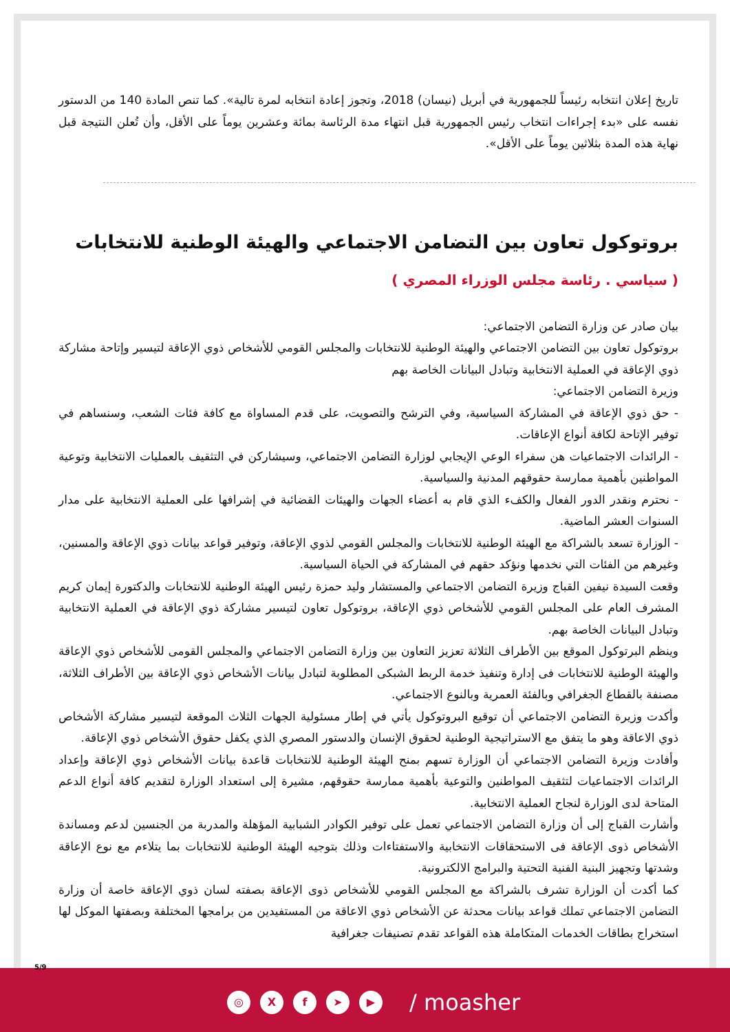تاريخ إعلان انتخابه رئيساً للجمهورية في أبريل (نيسان) 2018، وتجوز إعادة انتخابه لمرة تالية». كما تنص المادة 140 من الدستور نفسه على «بدء إجراءات انتخاب رئيس الجمهورية قبل انتهاء مدة الرئاسة بمائة وعشرين يوماً على الأقل، وأن تُعلن النتيجة قبل نهاية هذه المدة بثلاثين يوماً على الأقل».
بروتوكول تعاون بين التضامن الاجتماعي والهيئة الوطنية للانتخابات
( سياسي . رئاسة مجلس الوزراء المصري )
بيان صادر عن وزارة التضامن الاجتماعي:
بروتوكول تعاون بين التضامن الاجتماعي والهيئة الوطنية للانتخابات والمجلس القومي للأشخاص ذوي الإعاقة لتيسير وإتاحة مشاركة ذوي الإعاقة في العملية الانتخابية وتبادل البيانات الخاصة بهم
وزيرة التضامن الاجتماعي:
- حق ذوي الإعاقة في المشاركة السياسية، وفي الترشح والتصويت، على قدم المساواة مع كافة فئات الشعب، وسنساهم في توفير الإتاحة لكافة أنواع الإعاقات.
- الرائدات الاجتماعيات هن سفراء الوعي الإيجابي لوزارة التضامن الاجتماعي، وسيشاركن في التثقيف بالعمليات الانتخابية وتوعية المواطنين بأهمية ممارسة حقوقهم المدنية والسياسية.
- نحترم ونقدر الدور الفعال والكفء الذي قام به أعضاء الجهات والهيئات القضائية في إشرافها على العملية الانتخابية على مدار السنوات العشر الماضية.
- الوزارة تسعد بالشراكة مع الهيئة الوطنية للانتخابات والمجلس القومي لذوي الإعاقة، وتوفير قواعد بيانات ذوي الإعاقة والمسنين، وغيرهم من الفئات التي نخدمها ونؤكد حقهم في المشاركة في الحياة السياسية.
وقعت السيدة نيفين القباج وزيرة التضامن الاجتماعي والمستشار وليد حمزة رئيس الهيئة الوطنية للانتخابات والدكتورة إيمان كريم المشرف العام على المجلس القومي للأشخاص ذوي الإعاقة، بروتوكول تعاون لتيسير مشاركة ذوي الإعاقة في العملية الانتخابية وتبادل البيانات الخاصة بهم.
وينظم البرتوكول الموقع بين الأطراف الثلاثة تعزيز التعاون بين وزارة التضامن الاجتماعي والمجلس القومى للأشخاص ذوي الإعاقة والهيئة الوطنية للانتخابات فى إدارة وتنفيذ خدمة الربط الشبكى المطلوبة لتبادل بيانات الأشخاص ذوي الإعاقة بين الأطراف الثلاثة، مصنفة بالقطاع الجغرافي وبالفئة العمرية وبالنوع الاجتماعي.
وأكدت وزيرة التضامن الاجتماعي أن توقيع البروتوكول يأتي في إطار مسئولية الجهات الثلاث الموقعة لتيسير مشاركة الأشخاص ذوي الاعاقة وهو ما يتفق مع الاستراتيجية الوطنية لحقوق الإنسان والدستور المصري الذي يكفل حقوق الأشخاص ذوي الإعاقة.
وأفادت وزيرة التضامن الاجتماعي أن الوزارة تسهم بمنح الهيئة الوطنية للانتخابات قاعدة بيانات الأشخاص ذوي الإعاقة وإعداد الرائدات الاجتماعيات لتثقيف المواطنين والتوعية بأهمية ممارسة حقوقهم، مشيرة إلى استعداد الوزارة لتقديم كافة أنواع الدعم المتاحة لدى الوزارة لنجاح العملية الانتخابية.
وأشارت القباج إلى أن وزارة التضامن الاجتماعي تعمل على توفير الكوادر الشبابية المؤهلة والمدربة من الجنسين لدعم ومساندة الأشخاص ذوى الإعاقة فى الاستحقاقات الانتخابية والاستفتاءات وذلك بتوجيه الهيئة الوطنية للانتخابات بما يتلاءم مع نوع الإعاقة وشدتها وتجهيز البنية الفنية التحتية والبرامج الالكترونية.
كما أكدت أن الوزارة تشرف بالشراكة مع المجلس القومي للأشخاص ذوى الإعاقة بصفته لسان ذوي الإعاقة خاصة أن وزارة التضامن الاجتماعي تملك قواعد بيانات محدثة عن الأشخاص ذوي الاعاقة من المستفيدين من برامجها المختلفة وبصفتها الموكل لها استخراج بطاقات الخدمات المتكاملة هذه القواعد تقدم تصنيفات جغرافية
5/9
◎ X f ➤ ▶ / moasher